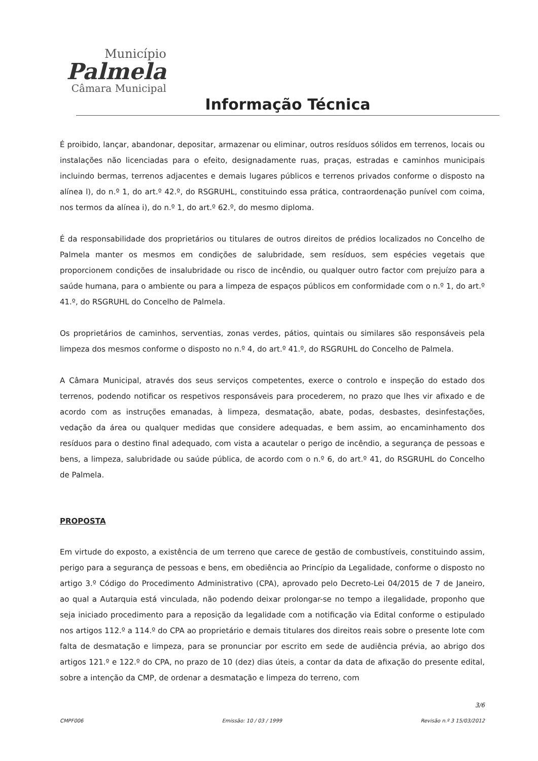Município
Palmela
Câmara Municipal
Informação Técnica
É proibido, lançar, abandonar, depositar, armazenar ou eliminar, outros resíduos sólidos em terrenos, locais ou instalações não licenciadas para o efeito, designadamente ruas, praças, estradas e caminhos municipais incluindo bermas, terrenos adjacentes e demais lugares públicos e terrenos privados conforme o disposto na alínea l), do n.º 1, do art.º 42.º, do RSGRUHL, constituindo essa prática, contraordenação punível com coima, nos termos da alínea i), do n.º 1, do art.º 62.º, do mesmo diploma.
É da responsabilidade dos proprietários ou titulares de outros direitos de prédios localizados no Concelho de Palmela manter os mesmos em condições de salubridade, sem resíduos, sem espécies vegetais que proporcionem condições de insalubridade ou risco de incêndio, ou qualquer outro factor com prejuízo para a saúde humana, para o ambiente ou para a limpeza de espaços públicos em conformidade com o n.º 1, do art.º 41.º, do RSGRUHL do Concelho de Palmela.
Os proprietários de caminhos, serventias, zonas verdes, pátios, quintais ou similares são responsáveis pela limpeza dos mesmos conforme o disposto no n.º 4, do art.º 41.º, do RSGRUHL do Concelho de Palmela.
A Câmara Municipal, através dos seus serviços competentes, exerce o controlo e inspeção do estado dos terrenos, podendo notificar os respetivos responsáveis para procederem, no prazo que lhes vir afixado e de acordo com as instruções emanadas, à limpeza, desmatação, abate, podas, desbastes, desinfestações, vedação da área ou qualquer medidas que considere adequadas, e bem assim, ao encaminhamento dos resíduos para o destino final adequado, com vista a acautelar o perigo de incêndio, a segurança de pessoas e bens, a limpeza, salubridade ou saúde pública, de acordo com o n.º 6, do art.º 41, do RSGRUHL do Concelho de Palmela.
PROPOSTA
Em virtude do exposto, a existência de um terreno que carece de gestão de combustíveis, constituindo assim, perigo para a segurança de pessoas e bens, em obediência ao Princípio da Legalidade, conforme o disposto no artigo 3.º Código do Procedimento Administrativo (CPA), aprovado pelo Decreto-Lei 04/2015 de 7 de Janeiro, ao qual a Autarquia está vinculada, não podendo deixar prolongar-se no tempo a ilegalidade, proponho que seja iniciado procedimento para a reposição da legalidade com a notificação via Edital conforme o estipulado nos artigos 112.º a 114.º do CPA ao proprietário e demais titulares dos direitos reais sobre o presente lote com falta de desmatação e limpeza, para se pronunciar por escrito em sede de audiência prévia, ao abrigo dos artigos 121.º e 122.º do CPA, no prazo de 10 (dez) dias úteis, a contar da data de afixação do presente edital, sobre a intenção da CMP, de ordenar a desmatação e limpeza do terreno, com
3/6
CMPF006 Emissão: 10 / 03 / 1999 Revisão n.º 3 15/03/2012